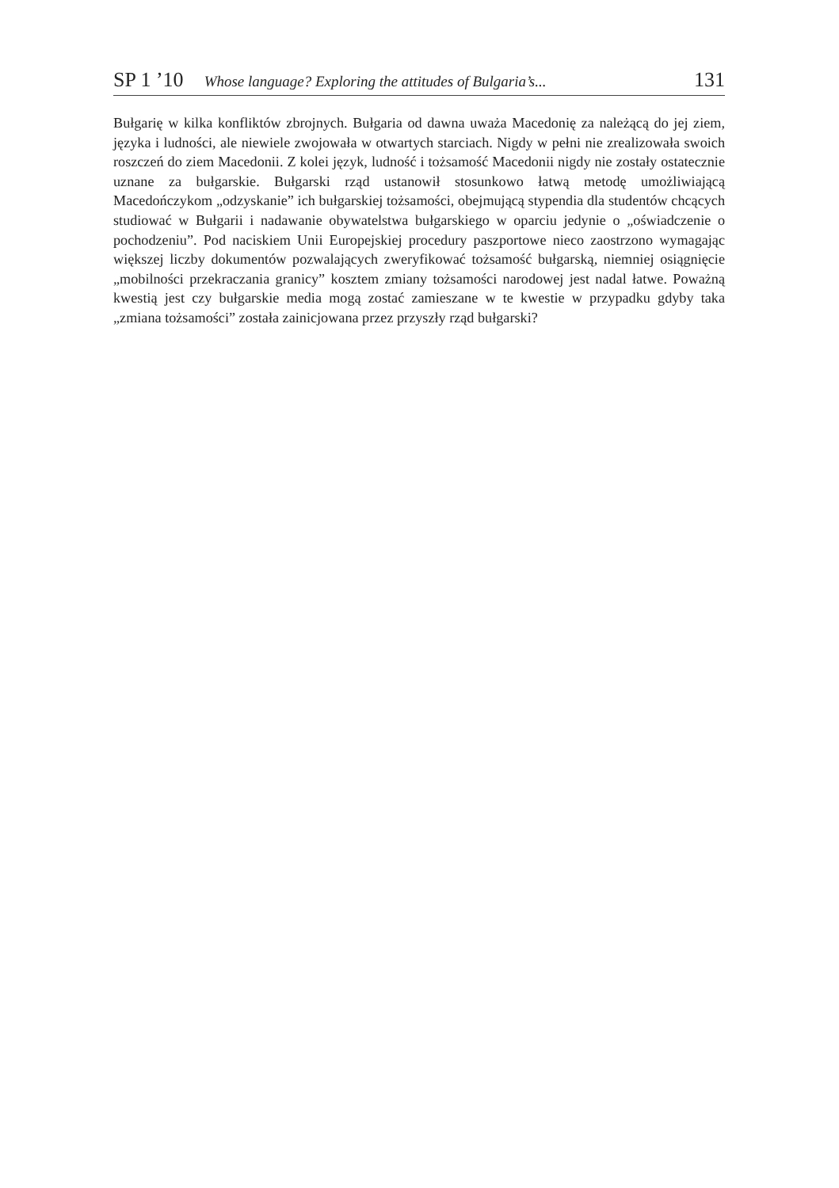SP 1 ’10 Whose language? Exploring the attitudes of Bulgaria’s... 131
Bułgarię w kilka konfliktów zbrojnych. Bułgaria od dawna uważa Macedonię za należącą do jej ziem, języka i ludności, ale niewiele zwojowała w otwartych starciach. Nigdy w pełni nie zrealizowała swoich roszczeń do ziem Macedonii. Z kolei język, ludność i tożsamość Macedonii nigdy nie zostały ostatecznie uznane za bułgarskie. Bułgarski rząd ustanowił stosunkowo łatwą metodę umożliwiającą Macedończykom „odzyskanie” ich bułgarskiej tożsamości, obejmującą stypendia dla studentów chcących studiować w Bułgarii i nadawanie obywatelstwa bułgarskiego w oparciu jedynie o „oświadczenie o pochodzeniu”. Pod naciskiem Unii Europejskiej procedury paszportowe nieco zaostrzono wymagając większej liczby dokumentów pozwalających zweryfikować tożsamość bułgarską, niemniej osiągnięcie „mobilności przekraczania granicy” kosztem zmiany tożsamości narodowej jest nadal łatwe. Poważną kwestią jest czy bułgarskie media mogą zostać zamieszane w te kwestie w przypadku gdyby taka „zmiana tożsamości” została zainicjowana przez przyszły rząd bułgarski?